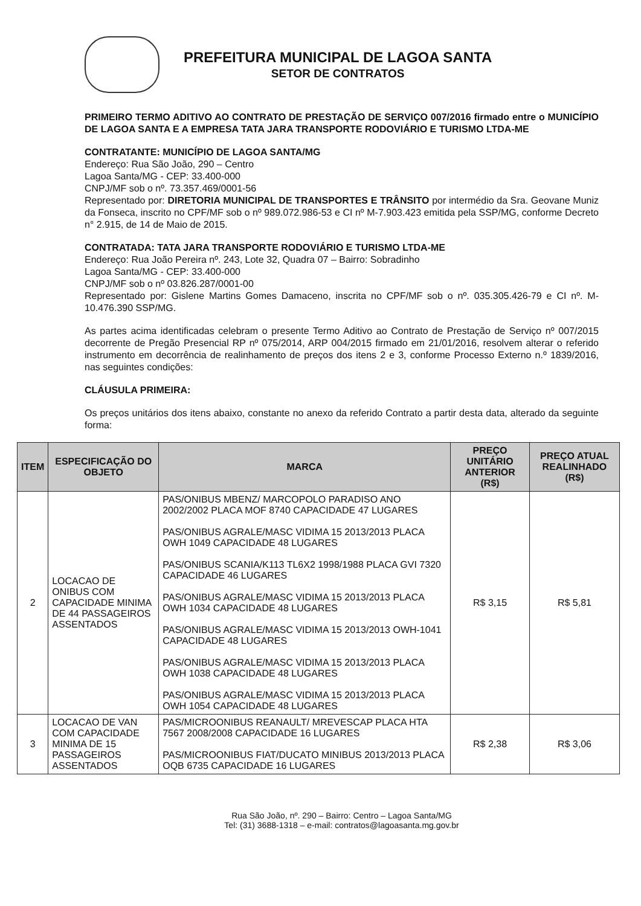PREFEITURA MUNICIPAL DE LAGOA SANTA
SETOR DE CONTRATOS
PRIMEIRO TERMO ADITIVO AO CONTRATO DE PRESTAÇÃO DE SERVIÇO 007/2016 firmado entre o MUNICÍPIO DE LAGOA SANTA E A EMPRESA TATA JARA TRANSPORTE RODOVIÁRIO E TURISMO LTDA-ME
CONTRATANTE: MUNICÍPIO DE LAGOA SANTA/MG
Endereço: Rua São João, 290 – Centro
Lagoa Santa/MG - CEP: 33.400-000
CNPJ/MF sob o nº. 73.357.469/0001-56
Representado por: DIRETORIA MUNICIPAL DE TRANSPORTES E TRÂNSITO por intermédio da Sra. Geovane Muniz da Fonseca, inscrito no CPF/MF sob o nº 989.072.986-53 e CI nº M-7.903.423 emitida pela SSP/MG, conforme Decreto n° 2.915, de 14 de Maio de 2015.
CONTRATADA: TATA JARA TRANSPORTE RODOVIÁRIO E TURISMO LTDA-ME
Endereço: Rua João Pereira nº. 243, Lote 32, Quadra 07 – Bairro: Sobradinho
Lagoa Santa/MG - CEP: 33.400-000
CNPJ/MF sob o nº 03.826.287/0001-00
Representado por: Gislene Martins Gomes Damaceno, inscrita no CPF/MF sob o nº. 035.305.426-79 e CI nº. M- 10.476.390 SSP/MG.
As partes acima identificadas celebram o presente Termo Aditivo ao Contrato de Prestação de Serviço nº 007/2015 decorrente de Pregão Presencial RP nº 075/2014, ARP 004/2015 firmado em 21/01/2016, resolvem alterar o referido instrumento em decorrência de realinhamento de preços dos itens 2 e 3, conforme Processo Externo n.º 1839/2016, nas seguintes condições:
CLÁUSULA PRIMEIRA:
Os preços unitários dos itens abaixo, constante no anexo da referido Contrato a partir desta data, alterado da seguinte forma:
| ITEM | ESPECIFICAÇÃO DO OBJETO | MARCA | PREÇO UNITÁRIO ANTERIOR (R$) | PREÇO ATUAL REALINHADO (R$) |
| --- | --- | --- | --- | --- |
| 2 | LOCACAO DE ONIBUS COM CAPACIDADE MINIMA DE 44 PASSAGEIROS ASSENTADOS | PAS/ONIBUS MBENZ/ MARCOPOLO PARADISO ANO 2002/2002 PLACA MOF 8740 CAPACIDADE 47 LUGARES PAS/ONIBUS AGRALE/MASC VIDIMA 15 2013/2013 PLACA OWH 1049 CAPACIDADE 48 LUGARES PAS/ONIBUS SCANIA/K113 TL6X2 1998/1988 PLACA GVI 7320 CAPACIDADE 46 LUGARES PAS/ONIBUS AGRALE/MASC VIDIMA 15 2013/2013 PLACA OWH 1034 CAPACIDADE 48 LUGARES PAS/ONIBUS AGRALE/MASC VIDIMA 15 2013/2013 OWH-1041 CAPACIDADE 48 LUGARES PAS/ONIBUS AGRALE/MASC VIDIMA 15 2013/2013 PLACA OWH 1038 CAPACIDADE 48 LUGARES PAS/ONIBUS AGRALE/MASC VIDIMA 15 2013/2013 PLACA OWH 1054 CAPACIDADE 48 LUGARES | R$ 3,15 | R$ 5,81 |
| 3 | LOCACAO DE VAN COM CAPACIDADE MINIMA DE 15 PASSAGEIROS ASSENTADOS | PAS/MICROONIBUS REANAULT/ MREVESCAP PLACA HTA 7567 2008/2008 CAPACIDADE 16 LUGARES PAS/MICROONIBUS FIAT/DUCATO MINIBUS 2013/2013 PLACA OQB 6735 CAPACIDADE 16 LUGARES | R$ 2,38 | R$ 3,06 |
Rua São João, nº. 290 – Bairro: Centro – Lagoa Santa/MG
Tel: (31) 3688-1318 – e-mail: contratos@lagoasanta.mg.gov.br